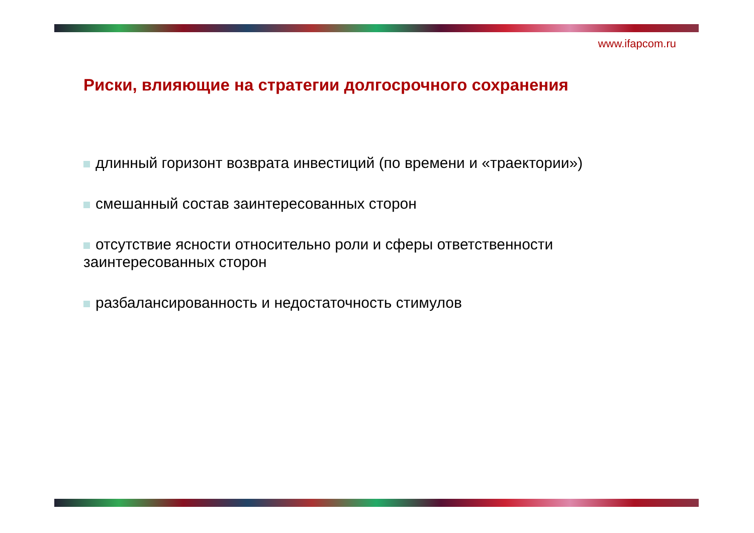www.ifapcom.ru
Риски, влияющие на стратегии долгосрочного сохранения
длинный горизонт возврата инвестиций (по времени и «траектории»)
смешанный состав заинтересованных сторон
отсутствие ясности относительно роли и сферы ответственности заинтересованных сторон
разбалансированность и недостаточность стимулов